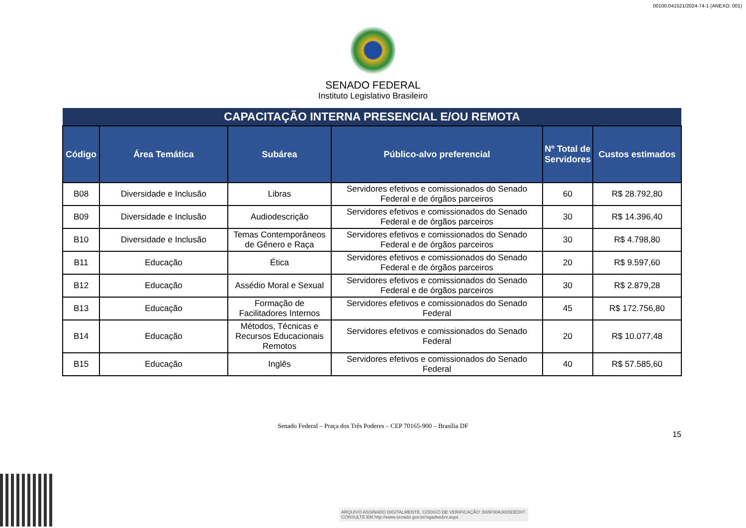00100.041521/2024-74-1 (ANEXO: 001)
SENADO FEDERAL
Instituto Legislativo Brasileiro
| CAPACITAÇÃO INTERNA PRESENCIAL E/OU REMOTA | | | | | |
| --- | --- | --- | --- | --- | --- |
| Código | Área Temática | Subárea | Público-alvo preferencial | Nº Total de Servidores | Custos estimados |
| B08 | Diversidade e Inclusão | Libras | Servidores efetivos e comissionados do Senado Federal e de órgãos parceiros | 60 | R$ 28.792,80 |
| B09 | Diversidade e Inclusão | Audiodescrição | Servidores efetivos e comissionados do Senado Federal e de órgãos parceiros | 30 | R$ 14.396,40 |
| B10 | Diversidade e Inclusão | Temas Contemporâneos de Gênero e Raça | Servidores efetivos e comissionados do Senado Federal e de órgãos parceiros | 30 | R$ 4.798,80 |
| B11 | Educação | Ética | Servidores efetivos e comissionados do Senado Federal e de órgãos parceiros | 20 | R$ 9.597,60 |
| B12 | Educação | Assédio Moral e Sexual | Servidores efetivos e comissionados do Senado Federal e de órgãos parceiros | 30 | R$ 2.879,28 |
| B13 | Educação | Formação de Facilitadores Internos | Servidores efetivos e comissionados do Senado Federal | 45 | R$ 172.756,80 |
| B14 | Educação | Métodos, Técnicas e Recursos Educacionais Remotos | Servidores efetivos e comissionados do Senado Federal | 20 | R$ 10.077,48 |
| B15 | Educação | Inglês | Servidores efetivos e comissionados do Senado Federal | 40 | R$ 57.585,60 |
Senado Federal – Praça dos Três Poderes – CEP 70165-900 – Brasília DF
15
ARQUIVO ASSINADO DIGITALMENTE. CÓDIGO DE VERIFICAÇÃO: B65F00A3005DED07.
CONSULTE EM http://www.senado.gov.br/sigadweb/v.aspx.